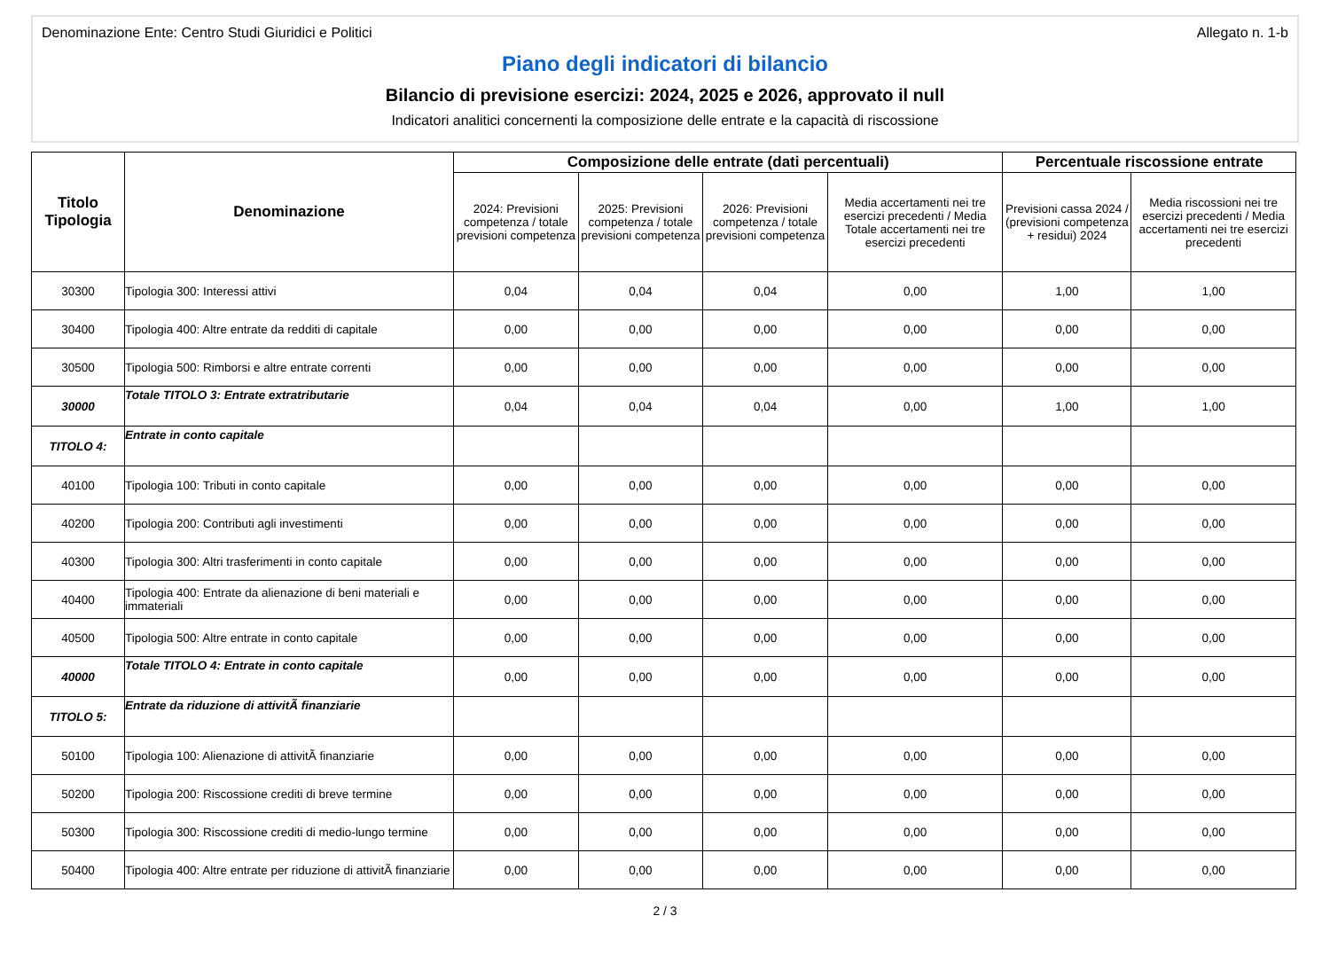Denominazione Ente: Centro Studi Giuridici e Politici Allegato n. 1-b
Piano degli indicatori di bilancio
Bilancio di previsione esercizi: 2024, 2025 e 2026, approvato il null
Indicatori analitici concernenti la composizione delle entrate e la capacità di riscossione
| Titolo Tipologia | Denominazione | Composizione delle entrate (dati percentuali) | | | | Percentuale riscossione entrate | |
| --- | --- | --- | --- | --- | --- | --- | --- |
| | | 2024: Previsioni competenza / totale previsioni competenza | 2025: Previsioni competenza / totale previsioni competenza | 2026: Previsioni competenza / totale previsioni competenza | Media accertamenti nei tre esercizi precedenti / Media Totale accertamenti nei tre esercizi precedenti | Previsioni cassa 2024 / (previsioni competenza + residui) 2024 | Media riscossioni nei tre esercizi precedenti / Media accertamenti nei tre esercizi precedenti |
| 30300 | Tipologia 300: Interessi attivi | 0,04 | 0,04 | 0,04 | 0,00 | 1,00 | 1,00 |
| 30400 | Tipologia 400: Altre entrate da redditi di capitale | 0,00 | 0,00 | 0,00 | 0,00 | 0,00 | 0,00 |
| 30500 | Tipologia 500: Rimborsi e altre entrate correnti | 0,00 | 0,00 | 0,00 | 0,00 | 0,00 | 0,00 |
| 30000 | Totale TITOLO 3: Entrate extratributarie | 0,04 | 0,04 | 0,04 | 0,00 | 1,00 | 1,00 |
| TITOLO 4: | Entrate in conto capitale | | | | | | |
| 40100 | Tipologia 100: Tributi in conto capitale | 0,00 | 0,00 | 0,00 | 0,00 | 0,00 | 0,00 |
| 40200 | Tipologia 200: Contributi agli investimenti | 0,00 | 0,00 | 0,00 | 0,00 | 0,00 | 0,00 |
| 40300 | Tipologia 300: Altri trasferimenti in conto capitale | 0,00 | 0,00 | 0,00 | 0,00 | 0,00 | 0,00 |
| 40400 | Tipologia 400: Entrate da alienazione di beni materiali e immateriali | 0,00 | 0,00 | 0,00 | 0,00 | 0,00 | 0,00 |
| 40500 | Tipologia 500: Altre entrate in conto capitale | 0,00 | 0,00 | 0,00 | 0,00 | 0,00 | 0,00 |
| 40000 | Totale TITOLO 4: Entrate in conto capitale | 0,00 | 0,00 | 0,00 | 0,00 | 0,00 | 0,00 |
| TITOLO 5: | Entrate da riduzione di attivitÃ finanziarie | | | | | | |
| 50100 | Tipologia 100: Alienazione di attivitÃ finanziarie | 0,00 | 0,00 | 0,00 | 0,00 | 0,00 | 0,00 |
| 50200 | Tipologia 200: Riscossione crediti di breve termine | 0,00 | 0,00 | 0,00 | 0,00 | 0,00 | 0,00 |
| 50300 | Tipologia 300: Riscossione crediti di medio-lungo termine | 0,00 | 0,00 | 0,00 | 0,00 | 0,00 | 0,00 |
| 50400 | Tipologia 400: Altre entrate per riduzione di attivitÃ finanziarie | 0,00 | 0,00 | 0,00 | 0,00 | 0,00 | 0,00 |
2 / 3